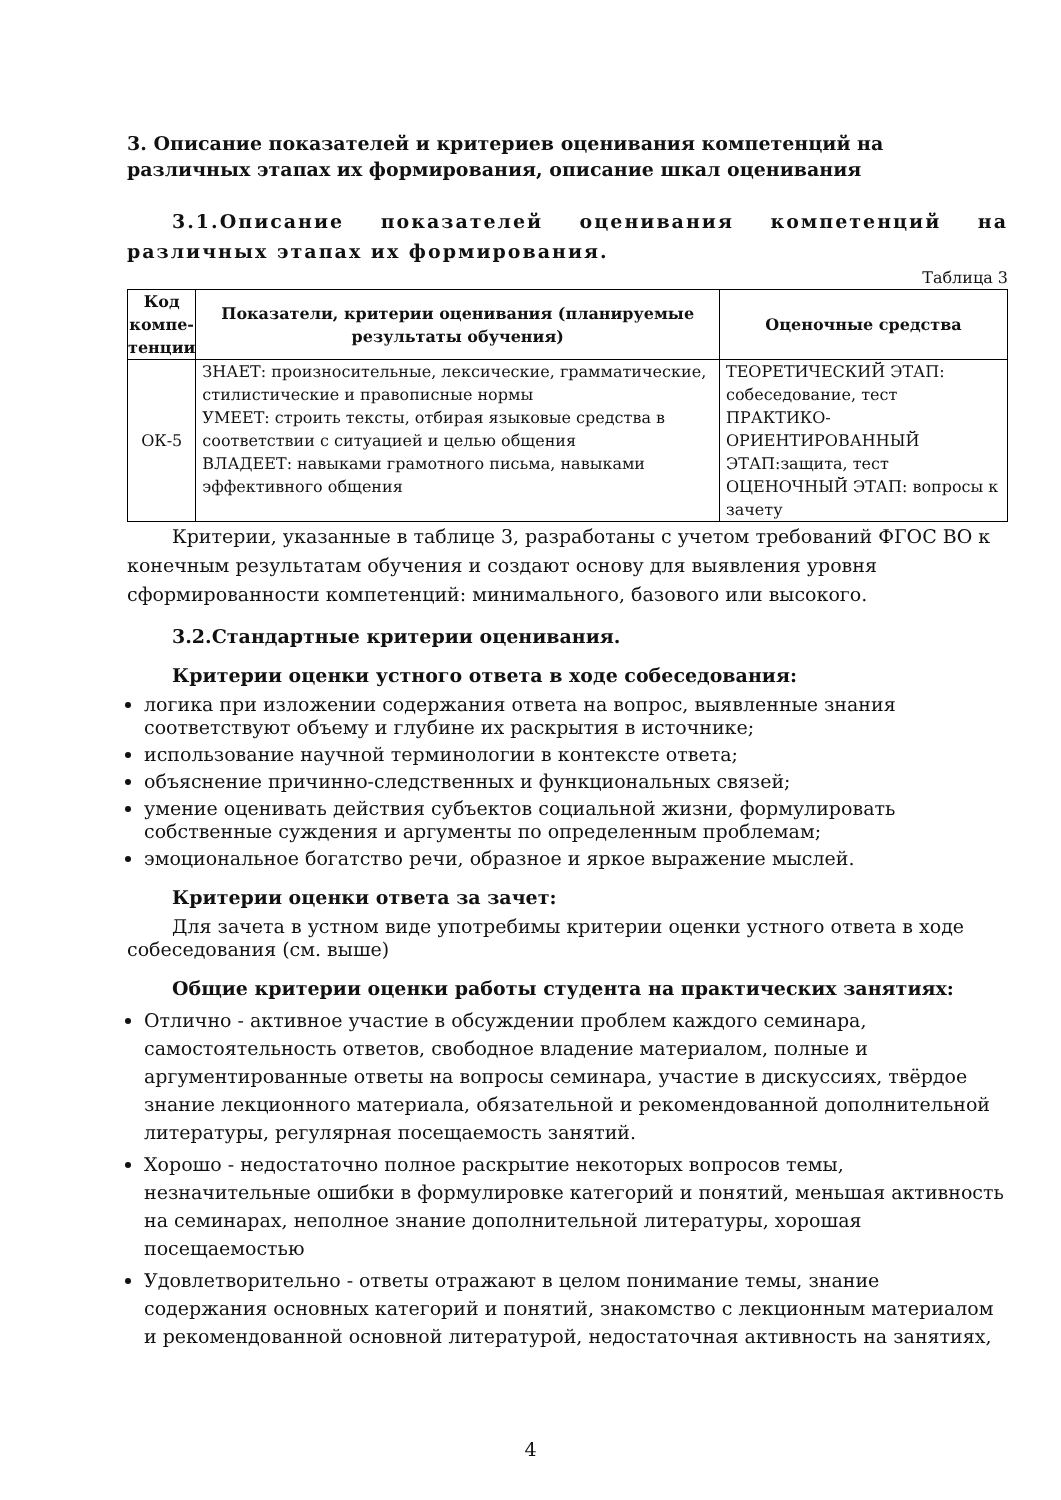3. Описание показателей и критериев оценивания компетенций на различных этапах их формирования, описание шкал оценивания
3.1.Описание показателей оценивания компетенций на различных этапах их формирования.
Таблица 3
| Код компе-тенции | Показатели, критерии оценивания (планируемые результаты обучения) | Оценочные средства |
| --- | --- | --- |
| ОК-5 | ЗНАЕТ: произносительные, лексические, грамматические, стилистические и правописные нормы УМЕЕТ: строить тексты, отбирая языковые средства в соответствии с ситуацией и целью общения ВЛАДЕЕТ: навыками грамотного письма, навыками эффективного общения | ТЕОРЕТИЧЕСКИЙ ЭТАП: собеседование, тест ПРАКТИКО-ОРИЕНТИРОВАННЫЙ ЭТАП:защита, тест ОЦЕНОЧНЫЙ ЭТАП: вопросы к зачету |
Критерии, указанные в таблице 3, разработаны с учетом требований ФГОС ВО к конечным результатам обучения и создают основу для выявления уровня сформированности компетенций: минимального, базового или высокого.
3.2.Стандартные критерии оценивания.
Критерии оценки устного ответа в ходе собеседования:
логика при изложении содержания ответа на вопрос, выявленные знания соответствуют объему и глубине их раскрытия в источнике;
использование научной терминологии в контексте ответа;
объяснение причинно-следственных и функциональных связей;
умение оценивать действия субъектов социальной жизни, формулировать собственные суждения и аргументы по определенным проблемам;
эмоциональное богатство речи, образное и яркое выражение мыслей.
Критерии оценки ответа за зачет:
Для зачета в устном виде употребимы критерии оценки устного ответа в ходе собеседования (см. выше)
Общие критерии оценки работы студента на практических занятиях:
Отлично - активное участие в обсуждении проблем каждого семинара, самостоятельность ответов, свободное владение материалом, полные и аргументированные ответы на вопросы семинара, участие в дискуссиях, твёрдое знание лекционного материала, обязательной и рекомендованной дополнительной литературы, регулярная посещаемость занятий.
Хорошо - недостаточно полное раскрытие некоторых вопросов темы, незначительные ошибки в формулировке категорий и понятий, меньшая активность на семинарах, неполное знание дополнительной литературы, хорошая посещаемостью
Удовлетворительно - ответы отражают в целом понимание темы, знание содержания основных категорий и понятий, знакомство с лекционным материалом и рекомендованной основной литературой, недостаточная активность на занятиях,
4